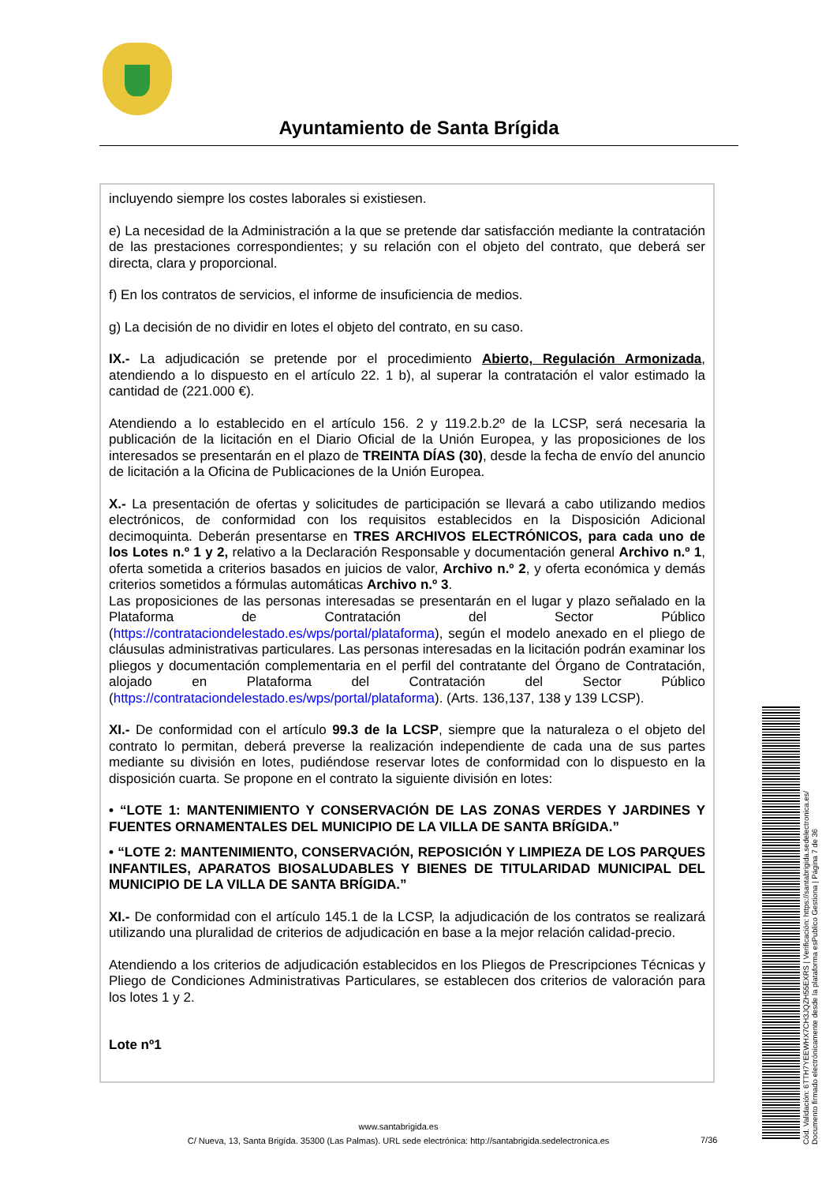Ayuntamiento de Santa Brígida
incluyendo siempre los costes laborales si existiesen.
e) La necesidad de la Administración a la que se pretende dar satisfacción mediante la contratación de las prestaciones correspondientes; y su relación con el objeto del contrato, que deberá ser directa, clara y proporcional.
f) En los contratos de servicios, el informe de insuficiencia de medios.
g) La decisión de no dividir en lotes el objeto del contrato, en su caso.
IX.- La adjudicación se pretende por el procedimiento Abierto, Regulación Armonizada, atendiendo a lo dispuesto en el artículo 22. 1 b), al superar la contratación el valor estimado la cantidad de (221.000 €).
Atendiendo a lo establecido en el artículo 156. 2 y 119.2.b.2º de la LCSP, será necesaria la publicación de la licitación en el Diario Oficial de la Unión Europea, y las proposiciones de los interesados se presentarán en el plazo de TREINTA DÍAS (30), desde la fecha de envío del anuncio de licitación a la Oficina de Publicaciones de la Unión Europea.
X.- La presentación de ofertas y solicitudes de participación se llevará a cabo utilizando medios electrónicos, de conformidad con los requisitos establecidos en la Disposición Adicional decimoquinta. Deberán presentarse en TRES ARCHIVOS ELECTRÓNICOS, para cada uno de los Lotes n.º 1 y 2, relativo a la Declaración Responsable y documentación general Archivo n.º 1, oferta sometida a criterios basados en juicios de valor, Archivo n.º 2, y oferta económica y demás criterios sometidos a fórmulas automáticas Archivo n.º 3.
Las proposiciones de las personas interesadas se presentarán en el lugar y plazo señalado en la Plataforma de Contratación del Sector Público (https://contrataciondelestado.es/wps/portal/plataforma), según el modelo anexado en el pliego de cláusulas administrativas particulares. Las personas interesadas en la licitación podrán examinar los pliegos y documentación complementaria en el perfil del contratante del Órgano de Contratación, alojado en Plataforma del Contratación del Sector Público (https://contrataciondelestado.es/wps/portal/plataforma). (Arts. 136,137, 138 y 139 LCSP).
XI.- De conformidad con el artículo 99.3 de la LCSP, siempre que la naturaleza o el objeto del contrato lo permitan, deberá preverse la realización independiente de cada una de sus partes mediante su división en lotes, pudiéndose reservar lotes de conformidad con lo dispuesto en la disposición cuarta. Se propone en el contrato la siguiente división en lotes:
• “LOTE 1: MANTENIMIENTO Y CONSERVACIÓN DE LAS ZONAS VERDES Y JARDINES Y FUENTES ORNAMENTALES DEL MUNICIPIO DE LA VILLA DE SANTA BRÍGIDA.”
• “LOTE 2: MANTENIMIENTO, CONSERVACIÓN, REPOSICIÓN Y LIMPIEZA DE LOS PARQUES INFANTILES, APARATOS BIOSALUDABLES Y BIENES DE TITULARIDAD MUNICIPAL DEL MUNICIPIO DE LA VILLA DE SANTA BRÍGIDA.”
XI.- De conformidad con el artículo 145.1 de la LCSP, la adjudicación de los contratos se realizará utilizando una pluralidad de criterios de adjudicación en base a la mejor relación calidad-precio.
Atendiendo a los criterios de adjudicación establecidos en los Pliegos de Prescripciones Técnicas y Pliego de Condiciones Administrativas Particulares, se establecen dos criterios de valoración para los lotes 1 y 2.
Lote nº1
www.santabrigida.es
C/ Nueva, 13, Santa Brigída. 35300 (Las Palmas). URL sede electrónica: http://santabrigida.sedelectronica.es
7/36
Cód. Validación: 6TTH7YEEWHX7CH3JQZH55EXRS | Verificación: https://santabrigida.sedelectronica.es/
Documento firmado electrónicamente desde la plataforma esPublico Gestiona | Página 7 de 36